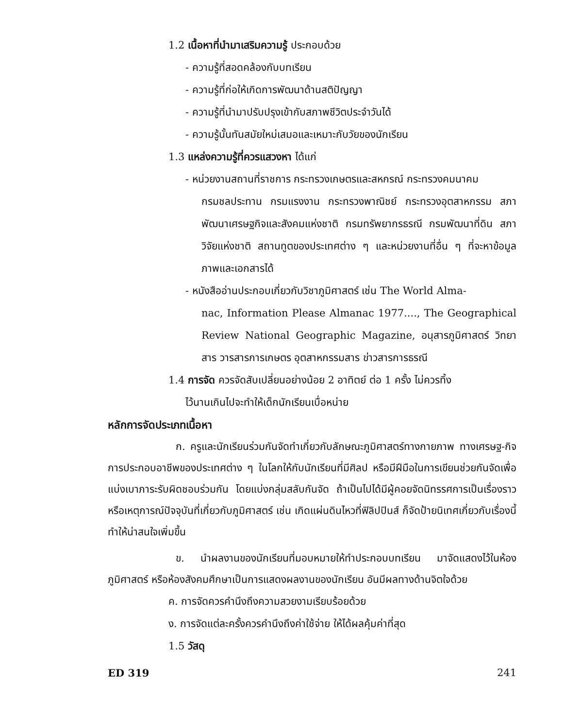1.2 เนื้อหาที่นำมาเสริมความรู้ ประกอบด้วย
- ความรู้ที่สอดคล้องกับบทเรียน
- ความรู้ที่ก่อให้เกิดการพัฒนาด้านสติปัญญา
- ความรู้ที่นำมาปรับปรุงเข้ากับสภาพชีวิตประจำวันได้
- ความรู้นั้นทันสมัยใหม่เสมอและเหมาะกับวัยของนักเรียน
1.3 แหล่งความรู้ที่ควรแสวงหา ได้แก่
- หน่วยงานสถานที่ราชการ กระทรวงเกษตรและสหกรณ์ กระทรวงคมนาคม
กรมชลประทาน กรมแรงงาน กระทรวงพาณิชย์ กระทรวงอุตสาหกรรม สภาพัฒนาเศรษฐกิจและสังคมแห่งชาติ กรมทรัพยากรธรณี กรมพัฒนาที่ดิน สภาวิจัยแห่งชาติ สถานทูตของประเทศต่าง ๆ และหน่วยงานที่อื่น ๆ ที่จะหาข้อมูล ภาพและเอกสารได้
- หนังสืออ่านประกอบเกี่ยวกับวิชาภูมิศาสตร์ เช่น The World Alma-
nac, Information Please Almanac 1977...., The Geographical Review National Geographic Magazine, อนุสารภูมิศาสตร์ วิทยาสาร วารสารการเกษตร อุตสาหกรรมสาร ข่าวสารการธรณี
1.4 การจัด ควรจัดสับเปลี่ยนอย่างน้อย 2 อาทิตย์ ต่อ 1 ครั้ง ไม่ควรทิ้ง
ไว้นานเกินไปจะทำให้เด็กนักเรียนเบื่อหน่าย
หลักการจัดประเภทเนื้อหา
ก. ครูและนักเรียนร่วมกันจัดทำเกี่ยวกับลักษณะภูมิศาสตร์ทางกายภาพ ทางเศรษฐ-กิจ การประกอบอาชีพของประเทศต่าง ๆ ในโลกให้กับนักเรียนที่มีศิลป หรือมีฝีมือในการเขียนช่วยกันจัดเพื่อแบ่งเบาภาระรับผิดชอบร่วมกัน โดยแบ่งกลุ่มสลับกันจัด ถ้าเป็นไปได้มีผู้คอยจัดนิทรรศการเป็นเรื่องราว หรือเหตุการณ์ปัจจุบันที่เกี่ยวกับภูมิศาสตร์ เช่น เกิดแผ่นดินไหวที่ฟิลิปปินส์ ก็จัดป้ายนิเทศเกี่ยวกับเรื่องนี้ ทำให้น่าสนใจเพิ่มขึ้น
ข. นำผลงานของนักเรียนที่มอบหมายให้ทำประกอบบทเรียน มาจัดแสดงไว้ในห้องภูมิศาสตร์ หรือห้องสังคมศึกษาเป็นการแสดงผลงานของนักเรียน อันมีผลทางด้านจิตใจด้วย
ค. การจัดควรคำนึงถึงความสวยงามเรียบร้อยด้วย
ง. การจัดแต่ละครั้งควรคำนึงถึงค่าใช้จ่าย ให้ได้ผลคุ้มค่าที่สุด
1.5 วัสดุ
ED 319 241